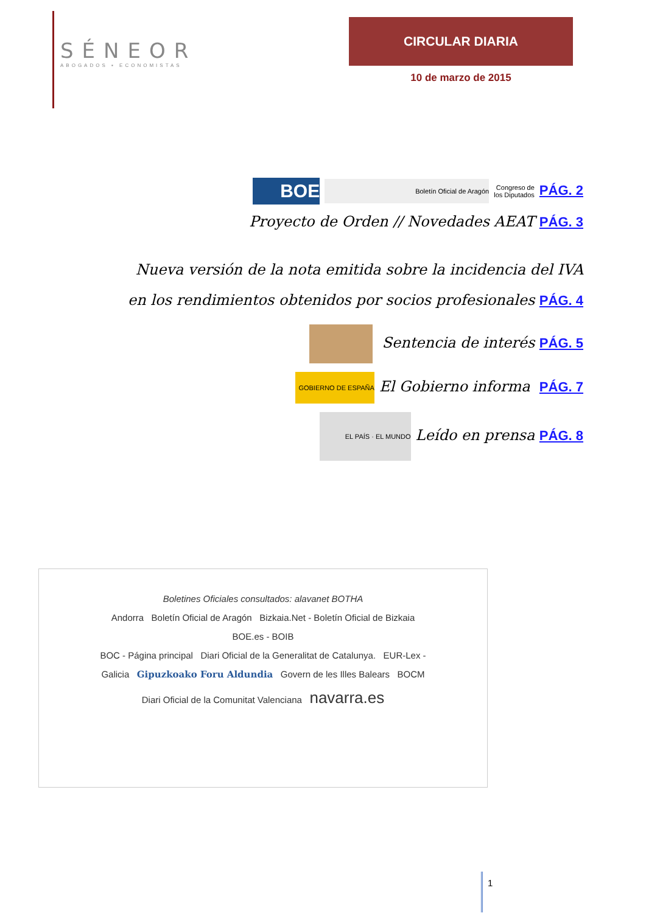SÉNEOR
ABOGADOS ▪ ECONOMISTAS
CIRCULAR DIARIA
10 de marzo de 2015
BOE Boletín Oficial de Aragón Congreso de
los Diputados PÁG. 2
Proyecto de Orden // Novedades AEAT PÁG. 3
Nueva versión de la nota emitida sobre la incidencia del IVA
en los rendimientos obtenidos por socios profesionales PÁG. 4
Sentencia de interés PÁG. 5
GOBIERNO DE ESPAÑA El Gobierno informa PÁG. 7
EL PAÍS · EL MUNDO Leído en prensa PÁG. 8
Boletines Oficiales consultados: alavanet BOTHA
Andorra Boletín Oficial de Aragón Bizkaia.Net - Boletín Oficial de Bizkaia
BOE.es - BOIB
BOC - Página principal Diari Oficial de la Generalitat de Catalunya. EUR-Lex -
Galicia Gipuzkoako Foru Aldundia Govern de les Illes Balears BOCM
Diari Oficial de la Comunitat Valenciana navarra.es
1